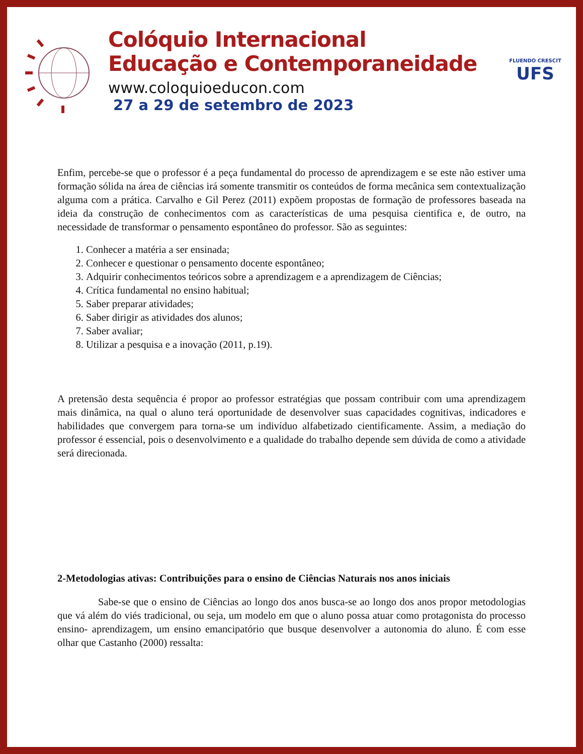Colóquio Internacional
Educação e Contemporaneidade
www.coloquioeducon.com
27 a 29 de setembro de 2023
FLUENDO CRESCIT
UFS
Enfim, percebe-se que o professor é a peça fundamental do processo de aprendizagem e se este não estiver uma formação sólida na área de ciências irá somente transmitir os conteúdos de forma mecânica sem contextualização alguma com a prática. Carvalho e Gil Perez (2011) expõem propostas de formação de professores baseada na ideia da construção de conhecimentos com as características de uma pesquisa cientifica e, de outro, na necessidade de transformar o pensamento espontâneo do professor. São as seguintes:
1. Conhecer a matéria a ser ensinada;
2. Conhecer e questionar o pensamento docente espontâneo;
3. Adquirir conhecimentos teóricos sobre a aprendizagem e a aprendizagem de Ciências;
4. Crítica fundamental no ensino habitual;
5. Saber preparar atividades;
6. Saber dirigir as atividades dos alunos;
7. Saber avaliar;
8. Utilizar a pesquisa e a inovação (2011, p.19).
A pretensão desta sequência é propor ao professor estratégias que possam contribuir com uma aprendizagem mais dinâmica, na qual o aluno terá oportunidade de desenvolver suas capacidades cognitivas, indicadores e habilidades que convergem para torna-se um indivíduo alfabetizado cientificamente. Assim, a mediação do professor é essencial, pois o desenvolvimento e a qualidade do trabalho depende sem dúvida de como a atividade será direcionada.
2-Metodologias ativas: Contribuições para o ensino de Ciências Naturais nos anos iniciais
Sabe-se que o ensino de Ciências ao longo dos anos busca-se ao longo dos anos propor metodologias que vá além do viés tradicional, ou seja, um modelo em que o aluno possa atuar como protagonista do processo ensino- aprendizagem, um ensino emancipatório que busque desenvolver a autonomia do aluno. É com esse olhar que Castanho (2000) ressalta: